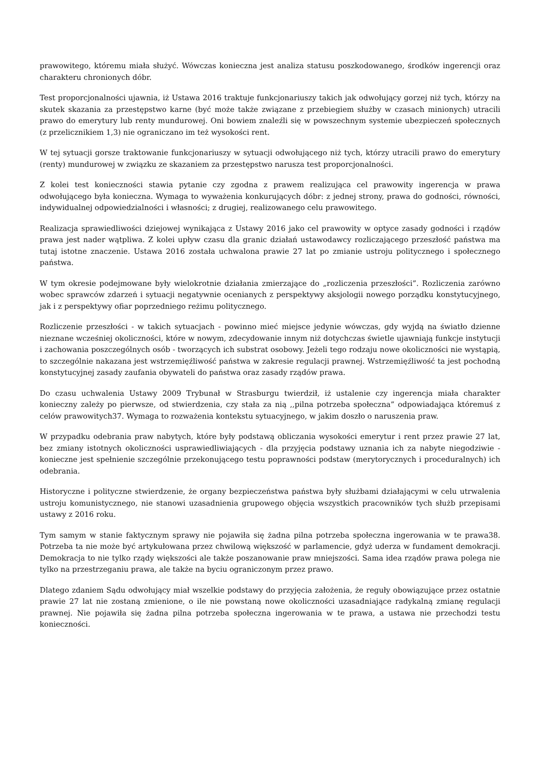prawowitego, któremu miała służyć. Wówczas konieczna jest analiza statusu poszkodowanego, środków ingerencji oraz charakteru chronionych dóbr.
Test proporcjonalności ujawnia, iż Ustawa 2016 traktuje funkcjonariuszy takich jak odwołujący gorzej niż tych, którzy na skutek skazania za przestępstwo karne (być może także związane z przebiegiem służby w czasach minionych) utracili prawo do emerytury lub renty mundurowej. Oni bowiem znaleźli się w powszechnym systemie ubezpieczeń społecznych (z przelicznikiem 1,3) nie ograniczano im też wysokości rent.
W tej sytuacji gorsze traktowanie funkcjonariuszy w sytuacji odwołującego niż tych, którzy utracili prawo do emerytury (renty) mundurowej w związku ze skazaniem za przestępstwo narusza test proporcjonalności.
Z kolei test konieczności stawia pytanie czy zgodna z prawem realizująca cel prawowity ingerencja w prawa odwołującego była konieczna. Wymaga to wyważenia konkurujących dóbr: z jednej strony, prawa do godności, równości, indywidualnej odpowiedzialności i własności; z drugiej, realizowanego celu prawowitego.
Realizacja sprawiedliwości dziejowej wynikająca z Ustawy 2016 jako cel prawowity w optyce zasady godności i rządów prawa jest nader wątpliwa. Z kolei upływ czasu dla granic działań ustawodawcy rozliczającego przeszłość państwa ma tutaj istotne znaczenie. Ustawa 2016 została uchwalona prawie 27 lat po zmianie ustroju politycznego i społecznego państwa.
W tym okresie podejmowane były wielokrotnie działania zmierzające do „rozliczenia przeszłości”. Rozliczenia zarówno wobec sprawców zdarzeń i sytuacji negatywnie ocenianych z perspektywy aksjologii nowego porządku konstytucyjnego, jak i z perspektywy ofiar poprzedniego reżimu politycznego.
Rozliczenie przeszłości - w takich sytuacjach - powinno mieć miejsce jedynie wówczas, gdy wyjdą na światło dzienne nieznane wcześniej okoliczności, które w nowym, zdecydowanie innym niż dotychczas świetle ujawniają funkcje instytucji i zachowania poszczególnych osób - tworzących ich substrat osobowy. Jeżeli tego rodzaju nowe okoliczności nie wystąpią, to szczególnie nakazana jest wstrzemięźliwość państwa w zakresie regulacji prawnej. Wstrzemięźliwość ta jest pochodną konstytucyjnej zasady zaufania obywateli do państwa oraz zasady rządów prawa.
Do czasu uchwalenia Ustawy 2009 Trybunał w Strasburgu twierdził, iż ustalenie czy ingerencja miała charakter konieczny zależy po pierwsze, od stwierdzenia, czy stała za nią ,,pilna potrzeba społeczna” odpowiadająca któremuś z celów prawowitych37. Wymaga to rozważenia kontekstu sytuacyjnego, w jakim doszło o naruszenia praw.
W przypadku odebrania praw nabytych, które były podstawą obliczania wysokości emerytur i rent przez prawie 27 lat, bez zmiany istotnych okoliczności usprawiedliwiających - dla przyjęcia podstawy uznania ich za nabyte niegodziwie - konieczne jest spełnienie szczególnie przekonującego testu poprawności podstaw (merytorycznych i proceduralnych) ich odebrania.
Historyczne i polityczne stwierdzenie, że organy bezpieczeństwa państwa były służbami działającymi w celu utrwalenia ustroju komunistycznego, nie stanowi uzasadnienia grupowego objęcia wszystkich pracowników tych służb przepisami ustawy z 2016 roku.
Tym samym w stanie faktycznym sprawy nie pojawiła się żadna pilna potrzeba społeczna ingerowania w te prawa38. Potrzeba ta nie może być artykułowana przez chwilową większość w parlamencie, gdyż uderza w fundament demokracji. Demokracja to nie tylko rządy większości ale także poszanowanie praw mniejszości. Sama idea rządów prawa polega nie tylko na przestrzeganiu prawa, ale także na byciu ograniczonym przez prawo.
Dlatego zdaniem Sądu odwołujący miał wszelkie podstawy do przyjęcia założenia, że reguły obowiązujące przez ostatnie prawie 27 lat nie zostaną zmienione, o ile nie powstaną nowe okoliczności uzasadniające radykalną zmianę regulacji prawnej. Nie pojawiła się żadna pilna potrzeba społeczna ingerowania w te prawa, a ustawa nie przechodzi testu konieczności.